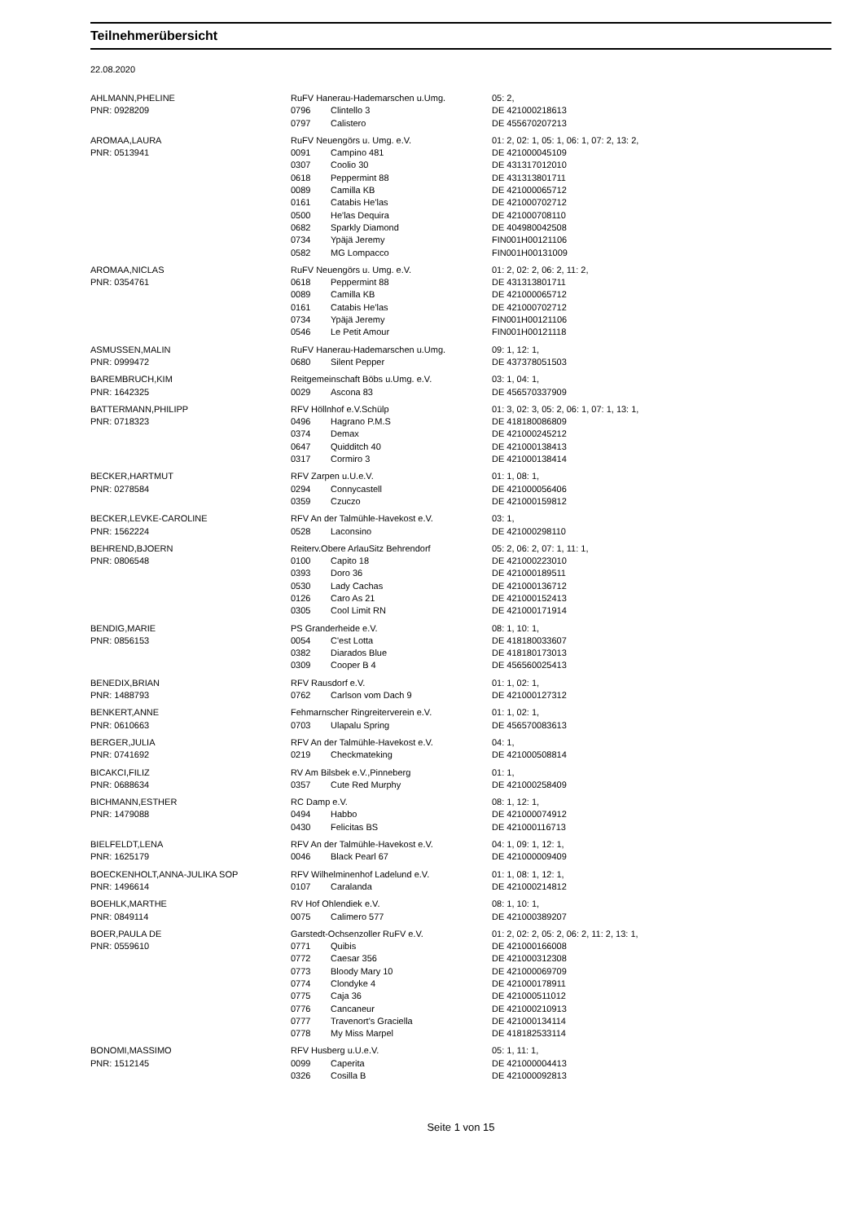Teilnehmerübersicht
22.08.2020
| AHLMANN,PHELINE | RuFV Hanerau-Hademarschen u.Umg. | | 05: 2, |
| PNR: 0928209 | 0796 | Clintello 3 | DE 421000218613 |
| | 0797 | Calistero | DE 455670207213 |
| AROMAA,LAURA | RuFV Neuengörs u. Umg. e.V. | | 01: 2, 02: 1, 05: 1, 06: 1, 07: 2, 13: 2, |
| PNR: 0513941 | 0091 | Campino 481 | DE 421000045109 |
| | 0307 | Coolio 30 | DE 431317012010 |
| | 0618 | Peppermint 88 | DE 431313801711 |
| | 0089 | Camilla KB | DE 421000065712 |
| | 0161 | Catabis He'las | DE 421000702712 |
| | 0500 | He'las Dequira | DE 421000708110 |
| | 0682 | Sparkly Diamond | DE 404980042508 |
| | 0734 | Ypäjä Jeremy | FIN001H00121106 |
| | 0582 | MG Lompacco | FIN001H00131009 |
| AROMAA,NICLAS | RuFV Neuengörs u. Umg. e.V. | | 01: 2, 02: 2, 06: 2, 11: 2, |
| PNR: 0354761 | 0618 | Peppermint 88 | DE 431313801711 |
| | 0089 | Camilla KB | DE 421000065712 |
| | 0161 | Catabis He'las | DE 421000702712 |
| | 0734 | Ypäjä Jeremy | FIN001H00121106 |
| | 0546 | Le Petit Amour | FIN001H00121118 |
| ASMUSSEN,MALIN | RuFV Hanerau-Hademarschen u.Umg. | | 09: 1, 12: 1, |
| PNR: 0999472 | 0680 | Silent Pepper | DE 437378051503 |
| BAREMBRUCH,KIM | Reitgemeinschaft Böbs u.Umg. e.V. | | 03: 1, 04: 1, |
| PNR: 1642325 | 0029 | Ascona 83 | DE 456570337909 |
| BATTERMANN,PHILIPP | RFV Höllnhof e.V.Schülp | | 01: 3, 02: 3, 05: 2, 06: 1, 07: 1, 13: 1, |
| PNR: 0718323 | 0496 | Hagrano P.M.S | DE 418180086809 |
| | 0374 | Demax | DE 421000245212 |
| | 0647 | Quidditch 40 | DE 421000138413 |
| | 0317 | Cormiro 3 | DE 421000138414 |
| BECKER,HARTMUT | RFV Zarpen u.U.e.V. | | 01: 1, 08: 1, |
| PNR: 0278584 | 0294 | Connycastell | DE 421000056406 |
| | 0359 | Czuczo | DE 421000159812 |
| BECKER,LEVKE-CAROLINE | RFV An der Talmühle-Havekost e.V. | | 03: 1, |
| PNR: 1562224 | 0528 | Laconsino | DE 421000298110 |
| BEHREND,BJOERN | Reiterv.Obere ArlauSitz Behrendorf | | 05: 2, 06: 2, 07: 1, 11: 1, |
| PNR: 0806548 | 0100 | Capito 18 | DE 421000223010 |
| | 0393 | Doro 36 | DE 421000189511 |
| | 0530 | Lady Cachas | DE 421000136712 |
| | 0126 | Caro As 21 | DE 421000152413 |
| | 0305 | Cool Limit RN | DE 421000171914 |
| BENDIG,MARIE | PS Granderheide e.V. | | 08: 1, 10: 1, |
| PNR: 0856153 | 0054 | C'est Lotta | DE 418180033607 |
| | 0382 | Diarados Blue | DE 418180173013 |
| | 0309 | Cooper B 4 | DE 456560025413 |
| BENEDIX,BRIAN | RFV Rausdorf e.V. | | 01: 1, 02: 1, |
| PNR: 1488793 | 0762 | Carlson vom Dach 9 | DE 421000127312 |
| BENKERT,ANNE | Fehmarnscher Ringreiterverein e.V. | | 01: 1, 02: 1, |
| PNR: 0610663 | 0703 | Ulapalu Spring | DE 456570083613 |
| BERGER,JULIA | RFV An der Talmühle-Havekost e.V. | | 04: 1, |
| PNR: 0741692 | 0219 | Checkmateking | DE 421000508814 |
| BICAKCI,FILIZ | RV Am Bilsbek e.V.,Pinneberg | | 01: 1, |
| PNR: 0688634 | 0357 | Cute Red Murphy | DE 421000258409 |
| BICHMANN,ESTHER | RC Damp e.V. | | 08: 1, 12: 1, |
| PNR: 1479088 | 0494 | Habbo | DE 421000074912 |
| | 0430 | Felicitas BS | DE 421000116713 |
| BIELFELDT,LENA | RFV An der Talmühle-Havekost e.V. | | 04: 1, 09: 1, 12: 1, |
| PNR: 1625179 | 0046 | Black Pearl 67 | DE 421000009409 |
| BOECKENHOLT,ANNA-JULIKA SOP | RFV Wilhelminenhof Ladelund e.V. | | 01: 1, 08: 1, 12: 1, |
| PNR: 1496614 | 0107 | Caralanda | DE 421000214812 |
| BOEHLK,MARTHE | RV Hof Ohlendiek e.V. | | 08: 1, 10: 1, |
| PNR: 0849114 | 0075 | Calimero 577 | DE 421000389207 |
| BOER,PAULA DE | Garstedt-Ochsenzoller RuFV e.V. | | 01: 2, 02: 2, 05: 2, 06: 2, 11: 2, 13: 1, |
| PNR: 0559610 | 0771 | Quibis | DE 421000166008 |
| | 0772 | Caesar 356 | DE 421000312308 |
| | 0773 | Bloody Mary 10 | DE 421000069709 |
| | 0774 | Clondyke 4 | DE 421000178911 |
| | 0775 | Caja 36 | DE 421000511012 |
| | 0776 | Cancaneur | DE 421000210913 |
| | 0777 | Travenort's Graciella | DE 421000134114 |
| | 0778 | My Miss Marpel | DE 418182533114 |
| BONOMI,MASSIMO | RFV Husberg u.U.e.V. | | 05: 1, 11: 1, |
| PNR: 1512145 | 0099 | Caperita | DE 421000004413 |
| | 0326 | Cosilla B | DE 421000092813 |
Seite 1 von 15